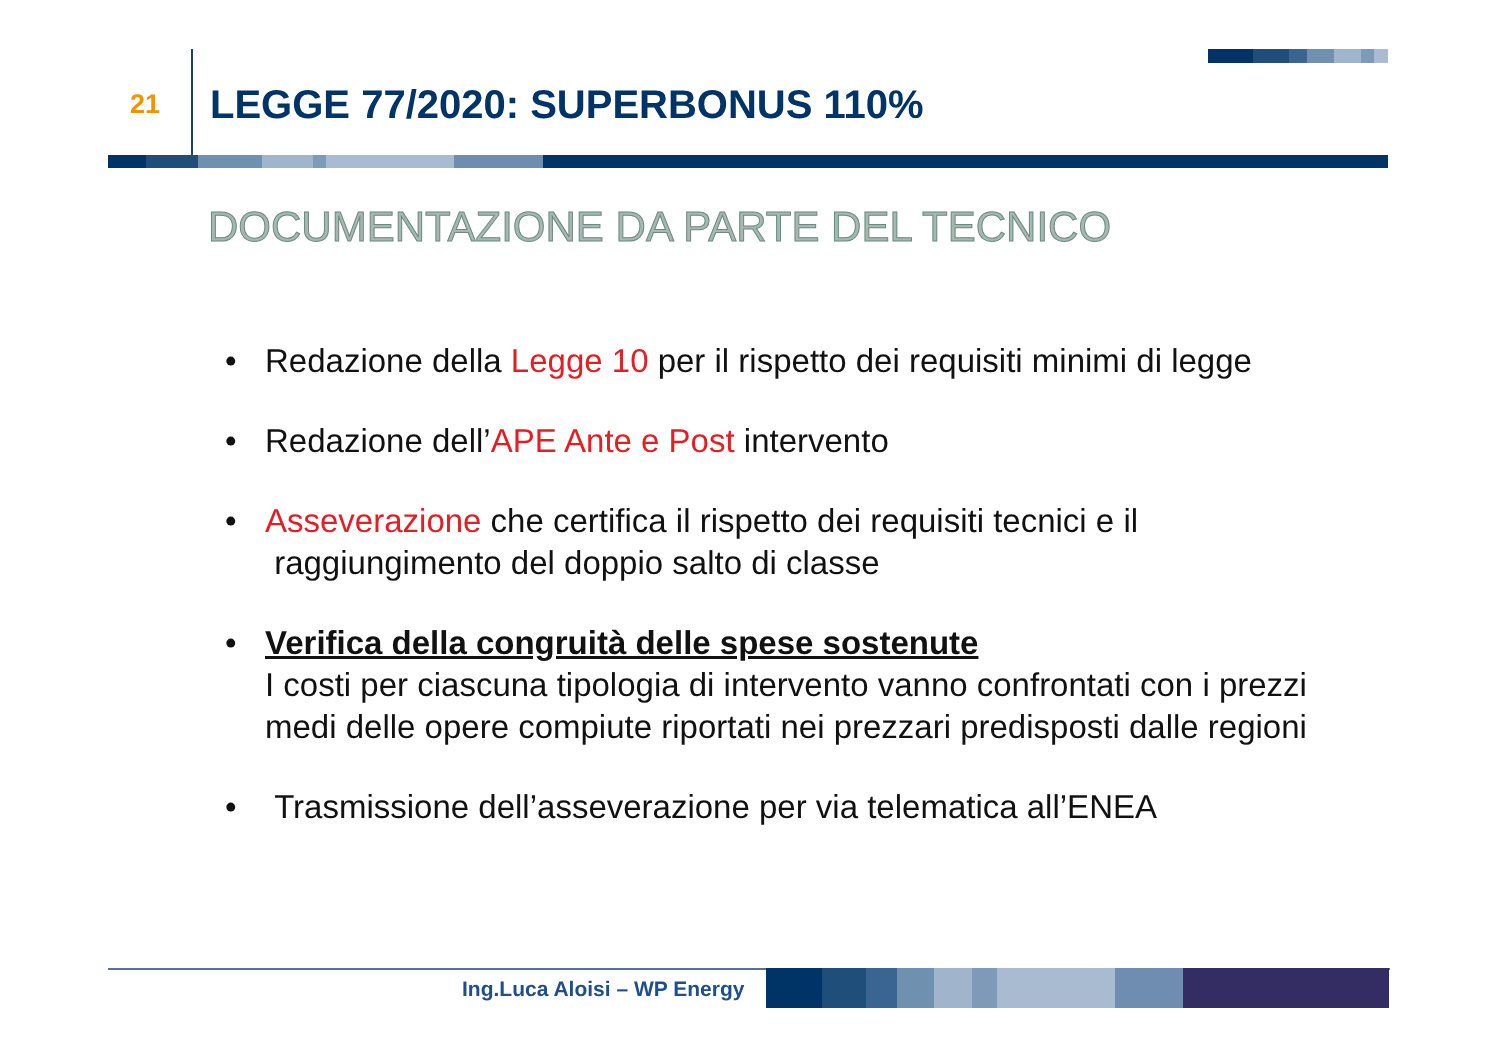21
LEGGE 77/2020: SUPERBONUS 110%
DOCUMENTAZIONE DA PARTE DEL TECNICO
• Redazione della Legge 10 per il rispetto dei requisiti minimi di legge
• Redazione dell’APE Ante e Post intervento
• Asseverazione che certifica il rispetto dei requisiti tecnici e il
raggiungimento del doppio salto di classe
• Verifica della congruità delle spese sostenute
I costi per ciascuna tipologia di intervento vanno confrontati con i prezzi medi delle opere compiute riportati nei prezzari predisposti dalle regioni
• Trasmissione dell’asseverazione per via telematica all’ENEA
Ing.Luca Aloisi – WP Energy